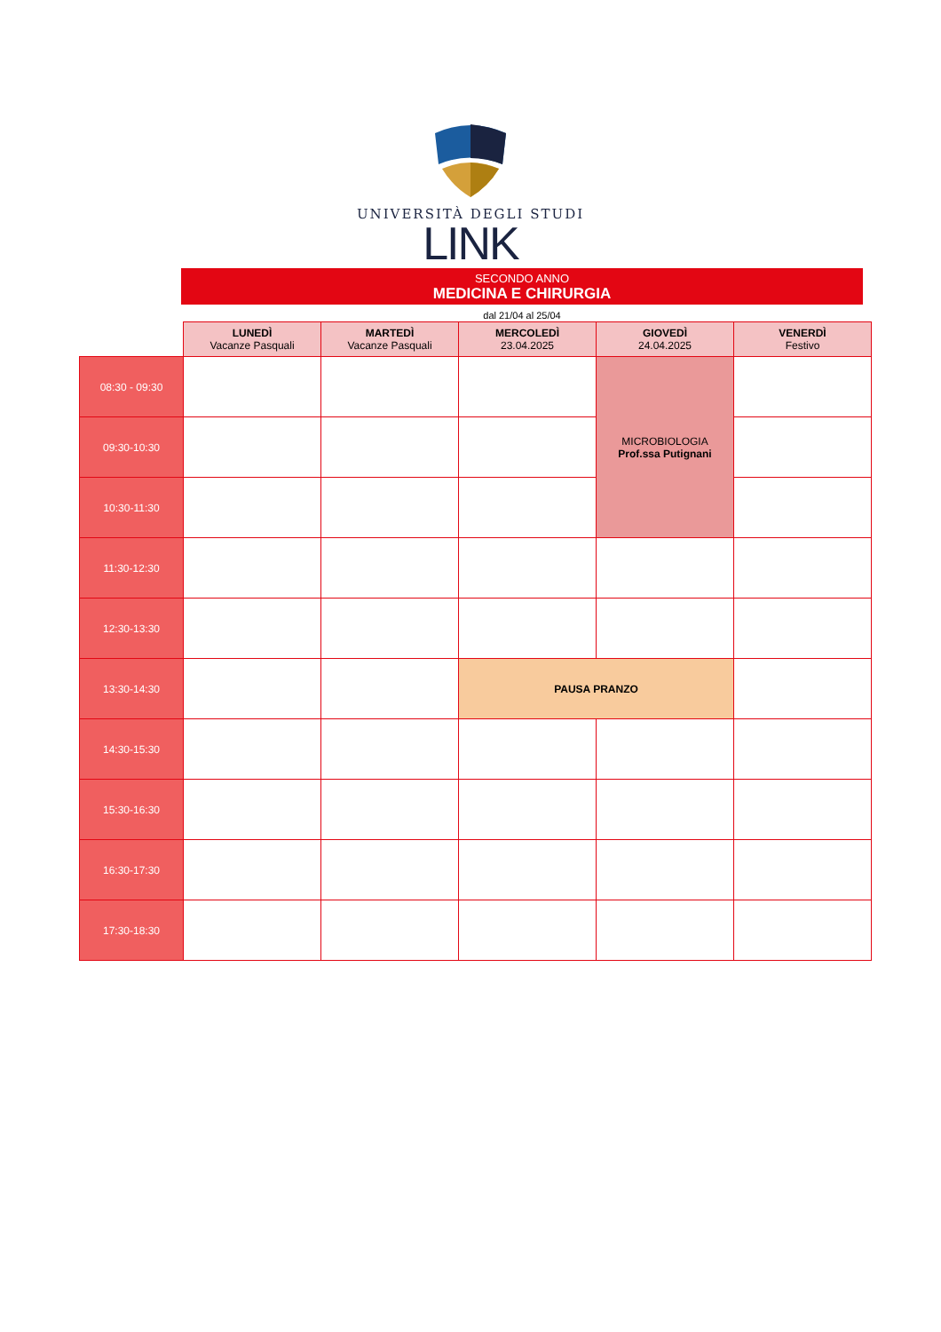UNIVERSITÀ DEGLI STUDI
LINK
SECONDO ANNO
MEDICINA E CHIRURGIA
dal 21/04 al 25/04
| | LUNEDÌ Vacanze Pasquali | MARTEDÌ Vacanze Pasquali | MERCOLEDÌ 23.04.2025 | GIOVEDÌ 24.04.2025 | VENERDÌ Festivo |
| --- | --- | --- | --- | --- | --- |
| 08:30 - 09:30 | | | | MICROBIOLOGIA Prof.ssa Putignani | |
| 09:30-10:30 | | | | | |
| 10:30-11:30 | | | | | |
| 11:30-12:30 | | | | | |
| 12:30-13:30 | | | | | |
| 13:30-14:30 | | | PAUSA PRANZO | | |
| 14:30-15:30 | | | | | |
| 15:30-16:30 | | | | | |
| 16:30-17:30 | | | | | |
| 17:30-18:30 | | | | | |